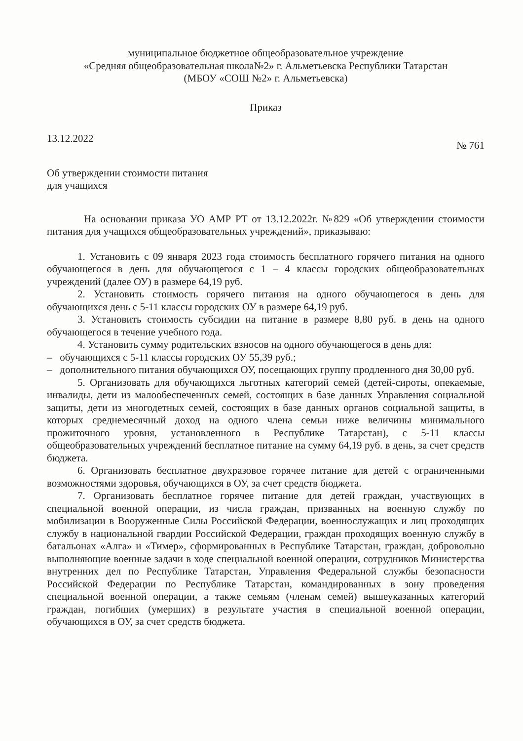муниципальное бюджетное общеобразовательное учреждение
«Средняя общеобразовательная школа№2» г. Альметьевска Республики Татарстан
(МБОУ «СОШ №2» г. Альметьевска)
Приказ
13.12.2022 № 761
Об утверждении стоимости питания
для учащихся
На основании приказа УО АМР РТ от 13.12.2022г. №829 «Об утверждении стоимости питания для учащихся общеобразовательных учреждений», приказываю:
1. Установить с 09 января 2023 года стоимость бесплатного горячего питания на одного обучающегося в день для обучающегося с 1 – 4 классы городских общеобразовательных учреждений (далее ОУ) в размере 64,19 руб.
2. Установить стоимость горячего питания на одного обучающегося в день для обучающихся день с 5-11 классы городских ОУ в размере 64,19 руб.
3. Установить стоимость субсидии на питание в размере 8,80 руб. в день на одного обучающегося в течение учебного года.
4. Установить сумму родительских взносов на одного обучающегося в день для:
– обучающихся с 5-11 классы городских ОУ 55,39 руб.;
– дополнительного питания обучающихся ОУ, посещающих группу продленного дня 30,00 руб.
5. Организовать для обучающихся льготных категорий семей (детей-сироты, опекаемые, инвалиды, дети из малообеспеченных семей, состоящих в базе данных Управления социальной защиты, дети из многодетных семей, состоящих в базе данных органов социальной защиты, в которых среднемесячный доход на одного члена семьи ниже величины минимального прожиточного уровня, установленного в Республике Татарстан), с 5-11 классы общеобразовательных учреждений бесплатное питание на сумму 64,19 руб. в день, за счет средств бюджета.
6. Организовать бесплатное двухразовое горячее питание для детей с ограниченными возможностями здоровья, обучающихся в ОУ, за счет средств бюджета.
7. Организовать бесплатное горячее питание для детей граждан, участвующих в специальной военной операции, из числа граждан, призванных на военную службу по мобилизации в Вооруженные Силы Российской Федерации, военнослужащих и лиц проходящих службу в национальной гвардии Российской Федерации, граждан проходящих военную службу в батальонах «Алга» и «Тимер», сформированных в Республике Татарстан, граждан, добровольно выполняющие военные задачи в ходе специальной военной операции, сотрудников Министерства внутренних дел по Республике Татарстан, Управления Федеральной службы безопасности Российской Федерации по Республике Татарстан, командированных в зону проведения специальной военной операции, а также семьям (членам семей) вышеуказанных категорий граждан, погибших (умерших) в результате участия в специальной военной операции, обучающихся в ОУ, за счет средств бюджета.